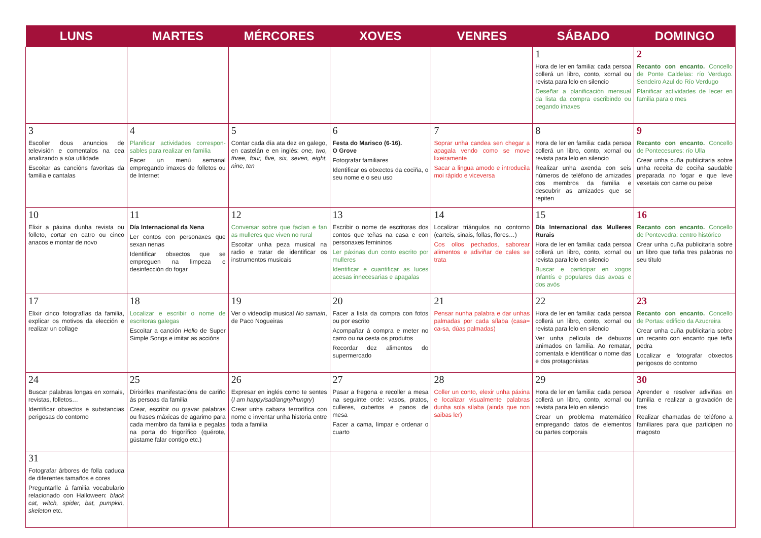| LUNS | MARTES | MÉRCORES | XOVES | VENRES | SÁBADO | DOMINGO |
| --- | --- | --- | --- | --- | --- | --- |
| | | | | | 1 Hora de ler en familia: cada persoa collerá un libro, conto, xornal ou revista para lelo en silencio Deseñar a planificación mensual da lista da compra escribindo ou pegando imaxes | 2 Recanto con encanto. Concello de Ponte Caldelas: río Verdugo. Sendeiro Azul do Río Verdugo Planificar actividades de lecer en familia para o mes |
| 3 Escoller dous anuncios de televisión e comentalos na cea analizando a súa utilidade Escoitar as cancións favoritas da familia e cantalas | 4 Planificar actividades correspon­sables para realizar en familia Facer un menú semanal empregando imaxes de folletos ou de Internet | 5 Contar cada día ata dez en galego, en castelán e en inglés: one, two, three, four, five, six, seven, eight, nine, ten | 6 Festa do Marisco (6-16). O Grove Fotografar familiares Identificar os obxectos da cociña, o seu nome e o seu uso | 7 Soprar unha candea sen chegar a apagala vendo como se move lixeiramente Sacar a lingua amodo e introducila moi rápido e viceversa | 8 Hora de ler en familia: cada persoa collerá un libro, conto, xornal ou revista para lelo en silencio Realizar unha axenda con seis números de teléfono de amizades dos membros da familia e descubrir as amizades que se repiten | 9 Recanto con encanto. Concello de Pontecesures: río Ulla Crear unha cuña publicitaria sobre unha receita de cociña saudable preparada no fogar e que leve vexetais con carne ou peixe |
| 10 Elixir a páxina dunha revista ou folleto, cortar en catro ou cinco anacos e montar de novo | 11 Día Internacional da Nena Ler contos con personaxes que sexan nenas Identificar obxectos que se empreguen na limpeza e desinfección do fogar | 12 Conversar sobre que facían e fan as mulleres que viven no rural Escoitar unha peza musical na radio e tratar de identificar os instrumentos musicais | 13 Escribir o nome de escritoras dos contos que teñas na casa e con personaxes femininos Ler páxinas dun conto escrito por mulleres Identificar e cuantificar as luces acesas innecesarias e apagalas | 14 Localizar triángulos no contorno (carteis, sinais, follas, flores…) Cos ollos pechados, saborear alimentos e adiviñar de cales se trata | 15 Día Internacional das Mulleres Rurais Hora de ler en familia: cada persoa collerá un libro, conto, xornal ou revista para lelo en silencio Buscar e participar en xogos infantís e populares das avoas e dos avós | 16 Recanto con encanto. Concello de Pontevedra: centro histórico Crear unha cuña publicitaria sobre un libro que teña tres palabras no seu título |
| 17 Elixir cinco fotografías da familia, explicar os motivos da elección e realizar un collage | 18 Localizar e escribir o nome de escritoras galegas Escoitar a canción Hello de Super Simple Songs e imitar as accións | 19 Ver o videoclip musical No samain , de Paco Nogueiras | 20 Facer a lista da compra con fotos ou por escrito Acompañar á compra e meter no carro ou na cesta os produtos Recordar dez alimentos do supermercado | 21 Pensar nunha palabra e dar unhas palmadas por cada sílaba (casa= ca-sa, dúas palmadas) | 22 Hora de ler en familia: cada persoa collerá un libro, conto, xornal ou revista para lelo en silencio Ver unha película de debuxos animados en familia. Ao rematar, comentala e identificar o nome das e dos protagonistas | 23 Recanto con encanto. Concello de Portas: edificio da Azucreira Crear unha cuña publicitaria sobre un recanto con encanto que teña pedra Localizar e fotografar obxectos perigosos do contorno |
| 24 Buscar palabras longas en xornais, revistas, folletos… Identificar obxectos e substancias perigosas do contorno | 25 Dirixirlles manifestacións de cariño ás persoas da familia Crear, escribir ou gravar palabras ou frases máxicas de agarimo para cada membro da familia e pegalas na porta do frigorífico (quérote, gústame falar contigo etc.) | 26 Expresar en inglés como te sentes ( I am happy/sad/angry/hungry ) Crear unha cabaza terrorífica con nome e inventar unha historia entre toda a familia | 27 Pasar a fregona e recoller a mesa na seguinte orde: vasos, pratos, culleres, cubertos e panos de mesa Facer a cama, limpar e ordenar o cuarto | 28 Coller un conto, elexir unha páxina e localizar visualmente palabras dunha sola sílaba (ainda que non saibas ler) | 29 Hora de ler en familia: cada persoa collerá un libro, conto, xornal ou revista para lelo en silencio Crear un problema matemático empregando datos de elementos ou partes corporais | 30 Aprender e resolver adiviñas en familia e realizar a gravación de tres Realizar chamadas de teléfono a familiares para que participen no magosto |
| 31 Fotografar árbores de folla caduca de diferentes tamaños e cores Preguntarlle á familia vocabulario relacionado con Halloween: black cat, witch, spider, bat, pumpkin, skeleton etc. | | | | | | |